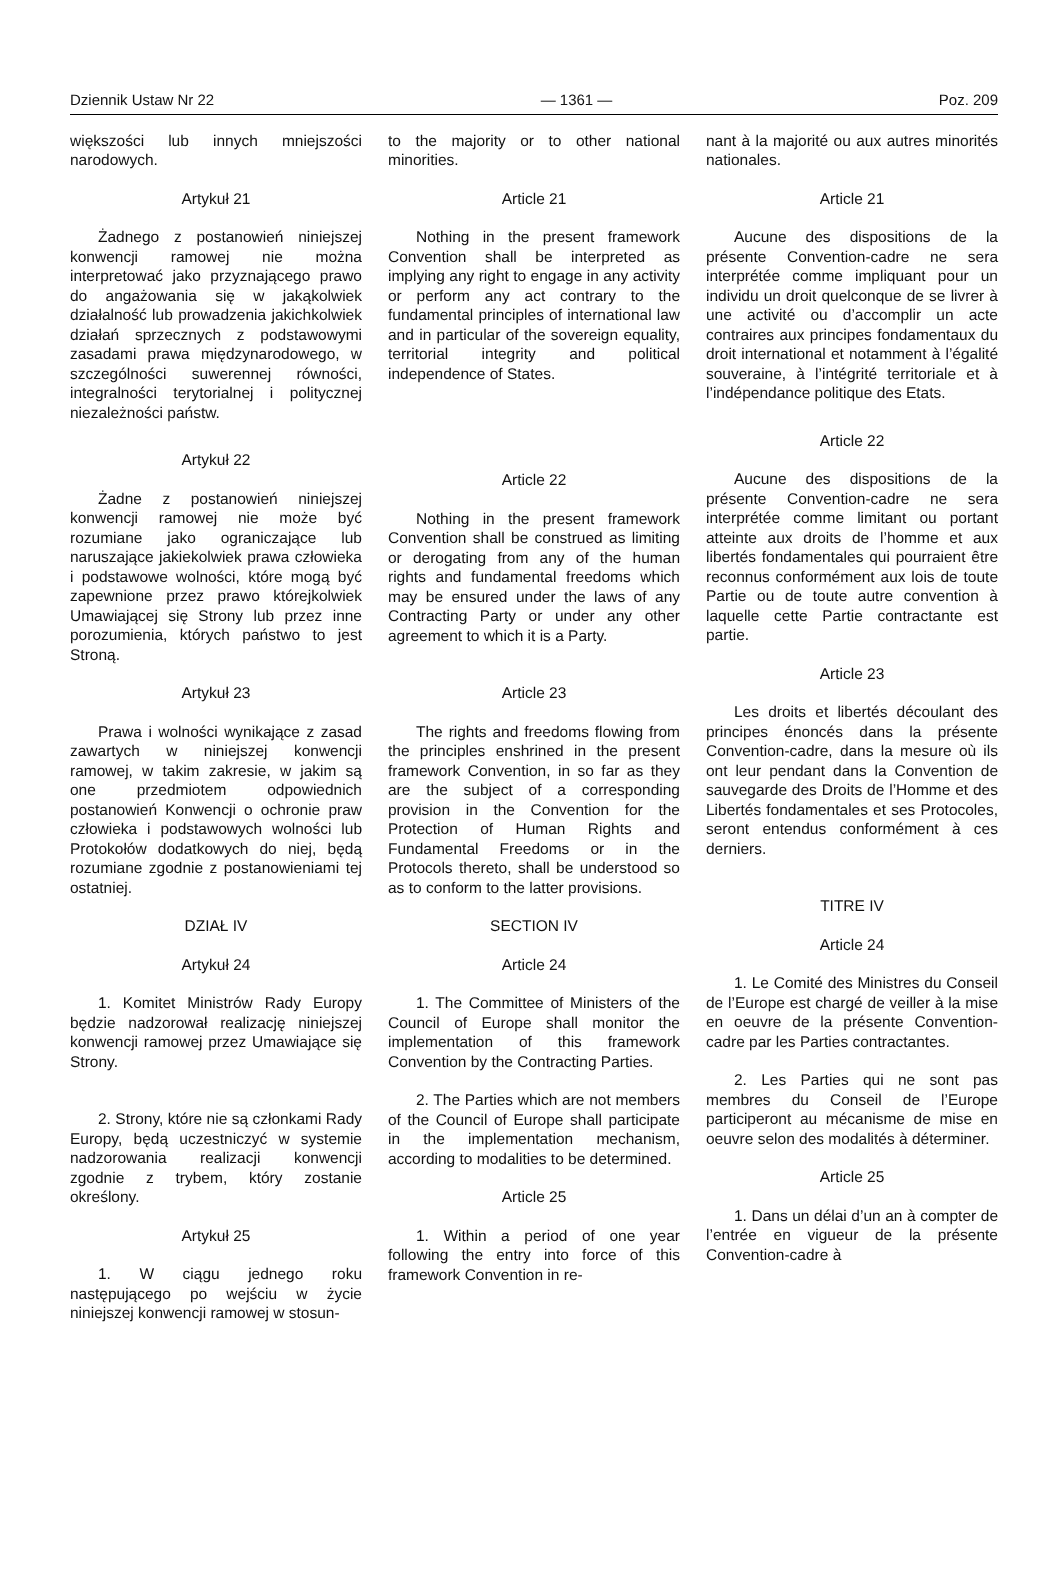Dziennik Ustaw Nr 22 — 1361 — Poz. 209
większości lub innych mniejszości narodowych.
Artykuł 21
Żadnego z postanowień niniejszej konwencji ramowej nie można interpretować jako przyznającego prawo do angażowania się w jakąkolwiek działalność lub prowadzenia jakichkolwiek działań sprzecznych z podstawowymi zasadami prawa międzynarodowego, w szczególności suwerennej równości, integralności terytorialnej i politycznej niezależności państw.
Artykuł 22
Żadne z postanowień niniejszej konwencji ramowej nie może być rozumiane jako ograniczające lub naruszające jakiekolwiek prawa człowieka i podstawowe wolności, które mogą być zapewnione przez prawo którejkolwiek Umawiającej się Strony lub przez inne porozumienia, których państwo to jest Stroną.
Artykuł 23
Prawa i wolności wynikające z zasad zawartych w niniejszej konwencji ramowej, w takim zakresie, w jakim są one przedmiotem odpowiednich postanowień Konwencji o ochronie praw człowieka i podstawowych wolności lub Protokołów dodatkowych do niej, będą rozumiane zgodnie z postanowieniami tej ostatniej.
DZIAŁ IV
Artykuł 24
1. Komitet Ministrów Rady Europy będzie nadzorował realizację niniejszej konwencji ramowej przez Umawiające się Strony.
2. Strony, które nie są członkami Rady Europy, będą uczestniczyć w systemie nadzorowania realizacji konwencji zgodnie z trybem, który zostanie określony.
Artykuł 25
1. W ciągu jednego roku następującego po wejściu w życie niniejszej konwencji ramowej w stosun-
to the majority or to other national minorities.
Article 21
Nothing in the present framework Convention shall be interpreted as implying any right to engage in any activity or perform any act contrary to the fundamental principles of international law and in particular of the sovereign equality, territorial integrity and political independence of States.
Article 22
Nothing in the present framework Convention shall be construed as limiting or derogating from any of the human rights and fundamental freedoms which may be ensured under the laws of any Contracting Party or under any other agreement to which it is a Party.
Article 23
The rights and freedoms flowing from the principles enshrined in the present framework Convention, in so far as they are the subject of a corresponding provision in the Convention for the Protection of Human Rights and Fundamental Freedoms or in the Protocols thereto, shall be understood so as to conform to the latter provisions.
SECTION IV
Article 24
1. The Committee of Ministers of the Council of Europe shall monitor the implementation of this framework Convention by the Contracting Parties.
2. The Parties which are not members of the Council of Europe shall participate in the implementation mechanism, according to modalities to be determined.
Article 25
1. Within a period of one year following the entry into force of this framework Convention in re-
nant à la majorité ou aux autres minorités nationales.
Article 21
Aucune des dispositions de la présente Convention-cadre ne sera interprétée comme impliquant pour un individu un droit quelconque de se livrer à une activité ou d’accomplir un acte contraires aux principes fondamentaux du droit international et notamment à l’égalité souveraine, à l’intégrité territoriale et à l’indépendance politique des Etats.
Article 22
Aucune des dispositions de la présente Convention-cadre ne sera interprétée comme limitant ou portant atteinte aux droits de l’homme et aux libertés fondamentales qui pourraient être reconnus conformément aux lois de toute Partie ou de toute autre convention à laquelle cette Partie contractante est partie.
Article 23
Les droits et libertés découlant des principes énoncés dans la présente Convention-cadre, dans la mesure où ils ont leur pendant dans la Convention de sauvegarde des Droits de l’Homme et des Libertés fondamentales et ses Protocoles, seront entendus conformément à ces derniers.
TITRE IV
Article 24
1. Le Comité des Ministres du Conseil de l’Europe est chargé de veiller à la mise en oeuvre de la présente Convention-cadre par les Parties contractantes.
2. Les Parties qui ne sont pas membres du Conseil de l’Europe participeront au mécanisme de mise en oeuvre selon des modalités à déterminer.
Article 25
1. Dans un délai d’un an à compter de l’entrée en vigueur de la présente Convention-cadre à